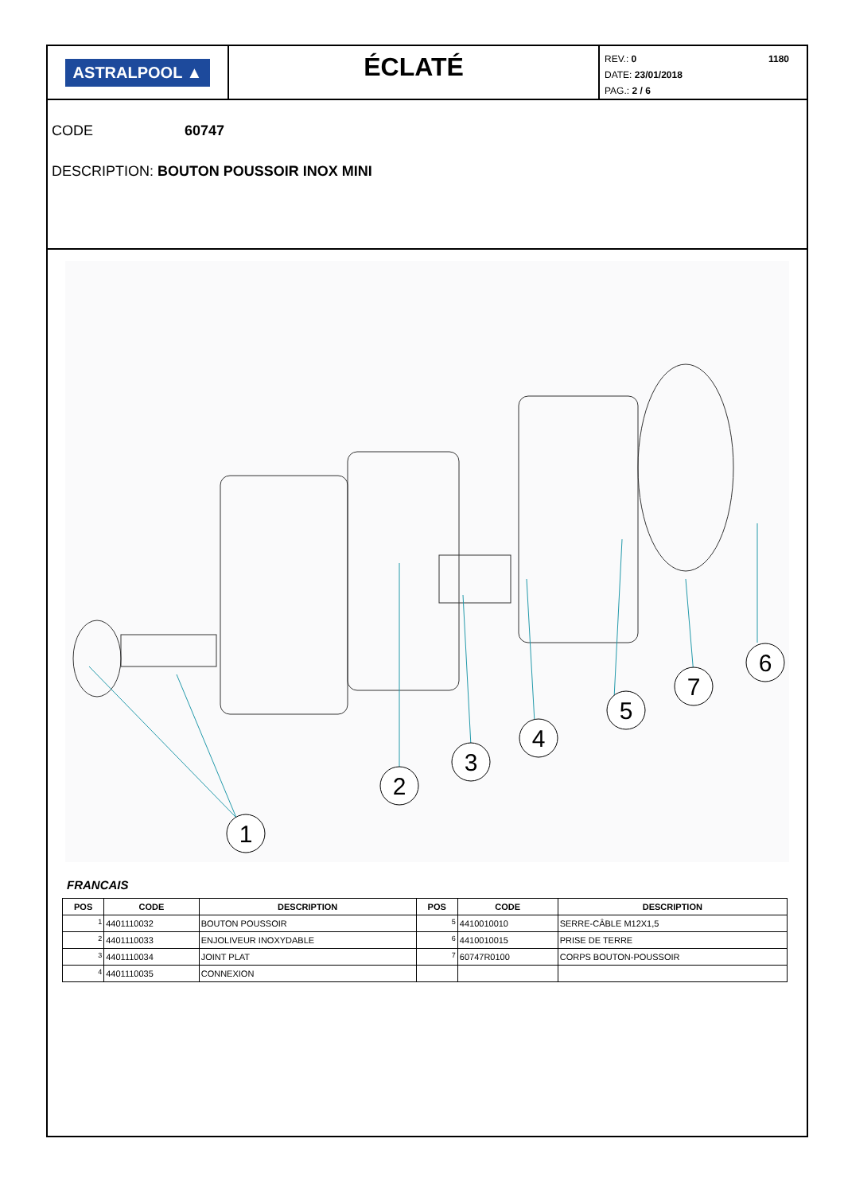ASTRALPOOL ▲
ÉCLATÉ
1180 REV.: 0
DATE: 23/01/2018
PAG.: 2 / 6
CODE 60747
DESCRIPTION: BOUTON POUSSOIR INOX MINI
1
2
3
4
5
7
6
FRANCAIS
| POS | CODE | DESCRIPTION | POS | CODE | DESCRIPTION |
| --- | --- | --- | --- | --- | --- |
| 1 | 4401110032 | BOUTON POUSSOIR | 5 | 4410010010 | SERRE-CÂBLE M12X1,5 |
| 2 | 4401110033 | ENJOLIVEUR INOXYDABLE | 6 | 4410010015 | PRISE DE TERRE |
| 3 | 4401110034 | JOINT PLAT | 7 | 60747R0100 | CORPS BOUTON-POUSSOIR |
| 4 | 4401110035 | CONNEXION | | | |